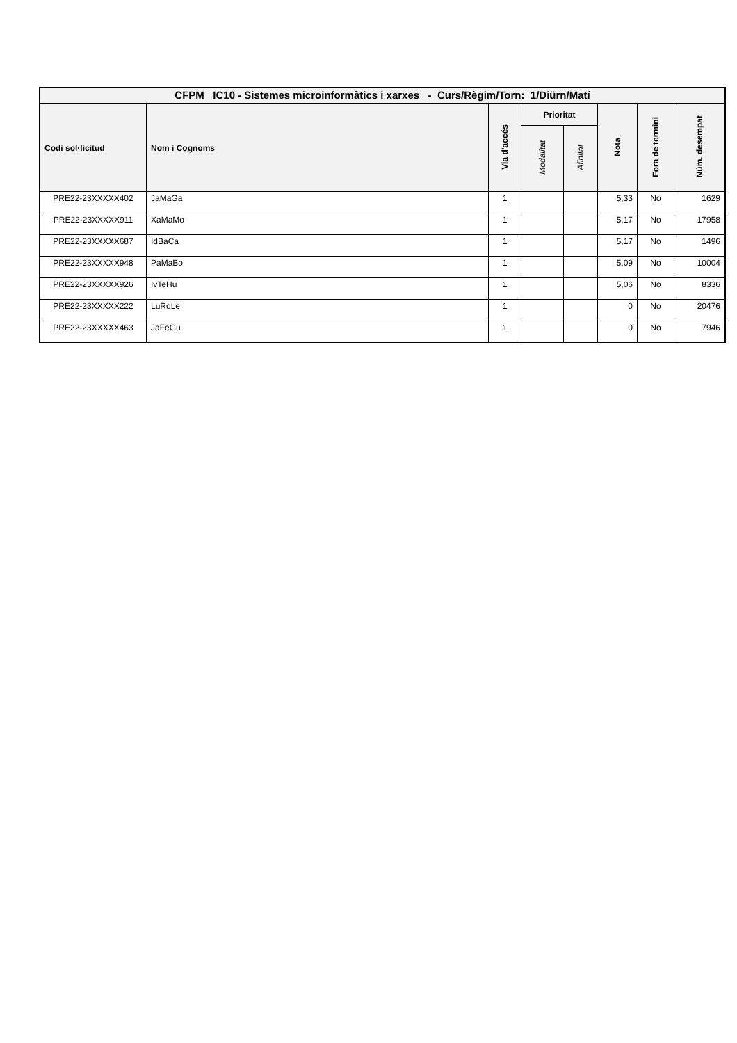| CFPM IC10 - Sistemes microinformàtics i xarxes - Curs/Règim/Torn: 1/Diürn/Matí | | | | | | | |
| Codi sol·licitud | Nom i Cognoms | Via d'accés | Prioritat | | Nota | Fora de termini | Núm. desempat |
| | | | Modalitat | Afinitat | | | |
| PRE22-23XXXXX402 | JaMaGa | 1 | | | 5,33 | No | 1629 |
| PRE22-23XXXXX911 | XaMaMo | 1 | | | 5,17 | No | 17958 |
| PRE22-23XXXXX687 | IdBaCa | 1 | | | 5,17 | No | 1496 |
| PRE22-23XXXXX948 | PaMaBo | 1 | | | 5,09 | No | 10004 |
| PRE22-23XXXXX926 | IvTeHu | 1 | | | 5,06 | No | 8336 |
| PRE22-23XXXXX222 | LuRoLe | 1 | | | 0 | No | 20476 |
| PRE22-23XXXXX463 | JaFeGu | 1 | | | 0 | No | 7946 |